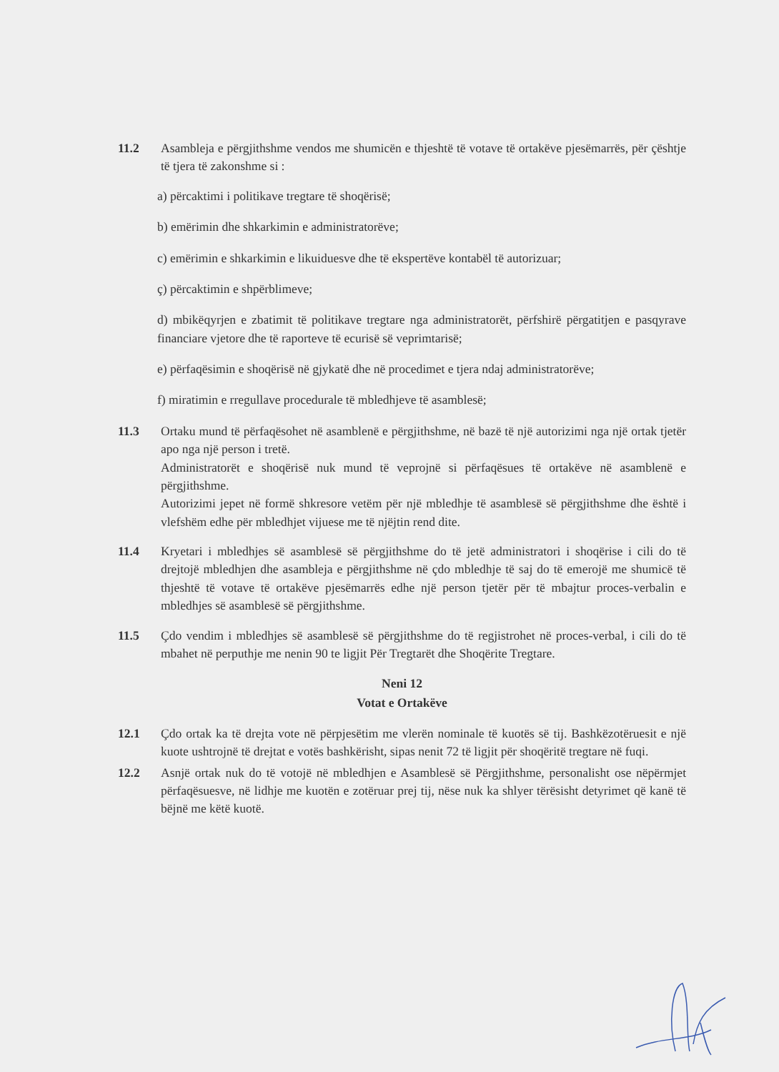11.2 Asambleja e përgjithshme vendos me shumicën e thjeshtë të votave të ortakëve pjesëmarrës, për çështje të tjera të zakonshme si :
a) përcaktimi i politikave tregtare të shoqërisë;
b) emërimin dhe shkarkimin e administratorëve;
c) emërimin e shkarkimin e likuiduesve dhe të ekspertëve kontabël të autorizuar;
ç) përcaktimin e shpërblimeve;
d) mbikëqyrjen e zbatimit të politikave tregtare nga administratorët, përfshirë përgatitjen e pasqyrave financiare vjetore dhe të raporteve të ecurisë së veprimtarisë;
e) përfaqësimin e shoqërisë në gjykatë dhe në procedimet e tjera ndaj administratorëve;
f) miratimin e rregullave procedurale të mbledhjeve të asamblesë;
11.3 Ortaku mund të përfaqësohet në asamblenë e përgjithshme, në bazë të një autorizimi nga një ortak tjetër apo nga një person i tretë.
Administratorët e shoqërisë nuk mund të veprojnë si përfaqësues të ortakëve në asamblenë e përgjithshme.
Autorizimi jepet në formë shkresore vetëm për një mbledhje të asamblesë së përgjithshme dhe është i vlefshëm edhe për mbledhjet vijuese me të njëjtin rend dite.
11.4 Kryetari i mbledhjes së asamblesë së përgjithshme do të jetë administratori i shoqërise i cili do të drejtojë mbledhjen dhe asambleja e përgjithshme në çdo mbledhje të saj do të emerojë me shumicë të thjeshtë të votave të ortakëve pjesëmarrës edhe një person tjetër për të mbajtur proces-verbalin e mbledhjes së asamblesë së përgjithshme.
11.5 Çdo vendim i mbledhjes së asamblesë së përgjithshme do të regjistrohet në proces-verbal, i cili do të mbahet në perputhje me nenin 90 te ligjit Për Tregtarët dhe Shoqërite Tregtare.
Neni 12
Votat e Ortakëve
12.1 Çdo ortak ka të drejta vote në përpjesëtim me vlerën nominale të kuotës së tij. Bashkëzotëruesit e një kuote ushtrojnë të drejtat e votës bashkërisht, sipas nenit 72 të ligjit për shoqëritë tregtare në fuqi.
12.2 Asnjë ortak nuk do të votojë në mbledhjen e Asamblesë së Përgjithshme, personalisht ose nëpërmjet përfaqësuesve, në lidhje me kuotën e zotëruar prej tij, nëse nuk ka shlyer tërësisht detyrimet që kanë të bëjnë me këtë kuotë.